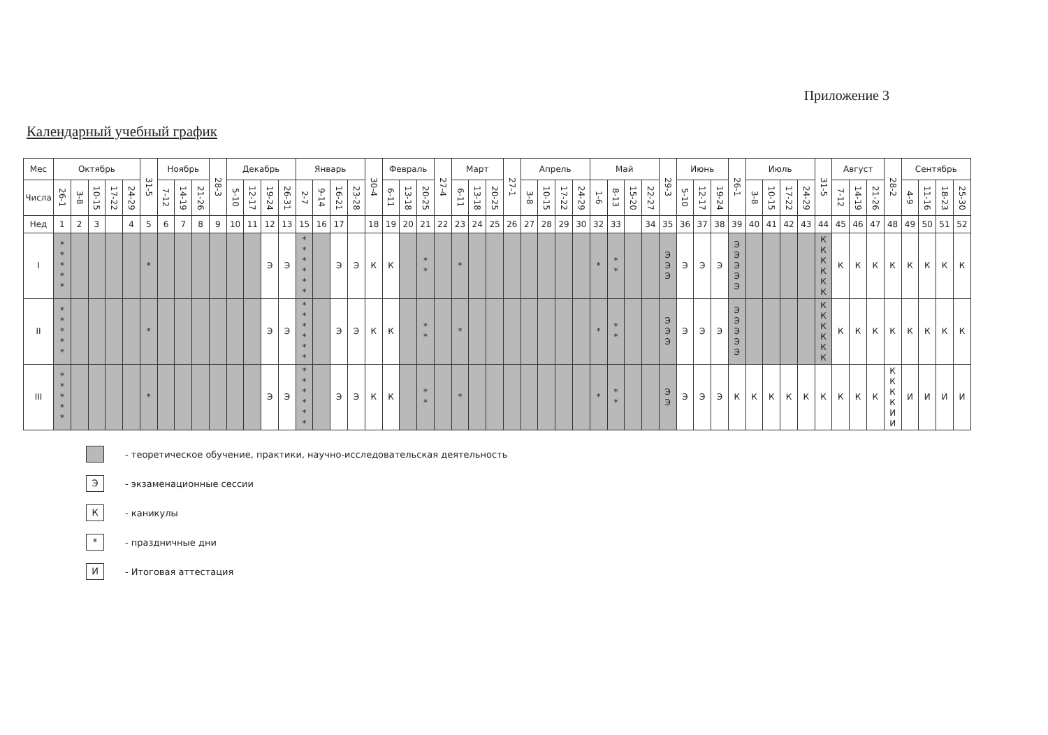Приложение 3
Календарный учебный график
| Мес | Октябрь | | | | | 31-5 | Ноябрь | | | 28-3 | Декабрь | | | | Январь | | | | 30-4 | Февраль | | | 27-4 | Март | | | 27-1 | Апрель | | | | Май | | | | 29-3 | Июнь | | | 26-1 | Июль | | | | 31-5 | Август | | | 28-2 | Сентябрь | | | |
| --- | --- | --- | --- | --- | --- | --- | --- | --- | --- | --- | --- | --- | --- | --- | --- | --- | --- | --- | --- | --- | --- | --- | --- | --- | --- | --- | --- | --- | --- | --- | --- | --- | --- | --- | --- | --- | --- | --- | --- | --- | --- | --- | --- | --- | --- | --- | --- | --- | --- | --- | --- | --- | --- |
| Числа | 26-1 | 3-8 | 10-15 | 17-22 | 24-29 | | 7-12 | 14-19 | 21-26 | | 5-10 | 12-17 | 19-24 | 26-31 | 2-7 | 9-14 | 16-21 | 23-28 | | 6-11 | 13-18 | 20-25 | | 6-11 | 13-18 | 20-25 | | 3-8 | 10-15 | 17-22 | 24-29 | 1-6 | 8-13 | 15-20 | 22-27 | | 5-10 | 12-17 | 19-24 | | 3-8 | 10-15 | 17-22 | 24-29 | | 7-12 | 14-19 | 21-26 | | 4-9 | 11-16 | 18-23 | 25-30 |
| Нед | 1 | 2 | 3 | | 4 | 5 | 6 | 7 | 8 | 9 | 10 | 11 | 12 | 13 | 15 | 16 | 17 | | 18 | 19 | 20 | 21 | 22 | 23 | 24 | 25 | 26 | 27 | 28 | 29 | 30 | 32 | 33 | | 34 | 35 | 36 | 37 | 38 | 39 | 40 | 41 | 42 | 43 | 44 | 45 | 46 | 47 | 48 | 49 | 50 | 51 | 52 |
| I | * * * * * | | | | | * | | | | | | | Э | Э | * * * * * * | | Э | Э | К | К | | * * | | * | | | | | | | | * | * * | | | Э Э Э | Э | Э | Э | Э Э Э Э Э | | | | | К К К К К К | К | К | К | К | К | К | К | К |
| II | * * * * * | | | | | * | | | | | | | Э | Э | * * * * * * | | Э | Э | К | К | | * * | | * | | | | | | | | * | * * | | | Э Э Э | Э | Э | Э | Э Э Э Э Э | | | | | К К К К К К | К | К | К | К | К | К | К | К |
| III | * * * * * | | | | | * | | | | | | | Э | Э | * * * * * * | | Э | Э | К | К | | * * | | * | | | | | | | | * | * * | | | Э Э | Э | Э | Э | К | К | К | К | К | К | К | К | К | К К К К И И | И | И | И | И |
- теоретическое обучение, практики, научно-исследовательская деятельность
Э - экзаменационные сессии
К - каникулы
* - праздничные дни
И - Итоговая аттестация